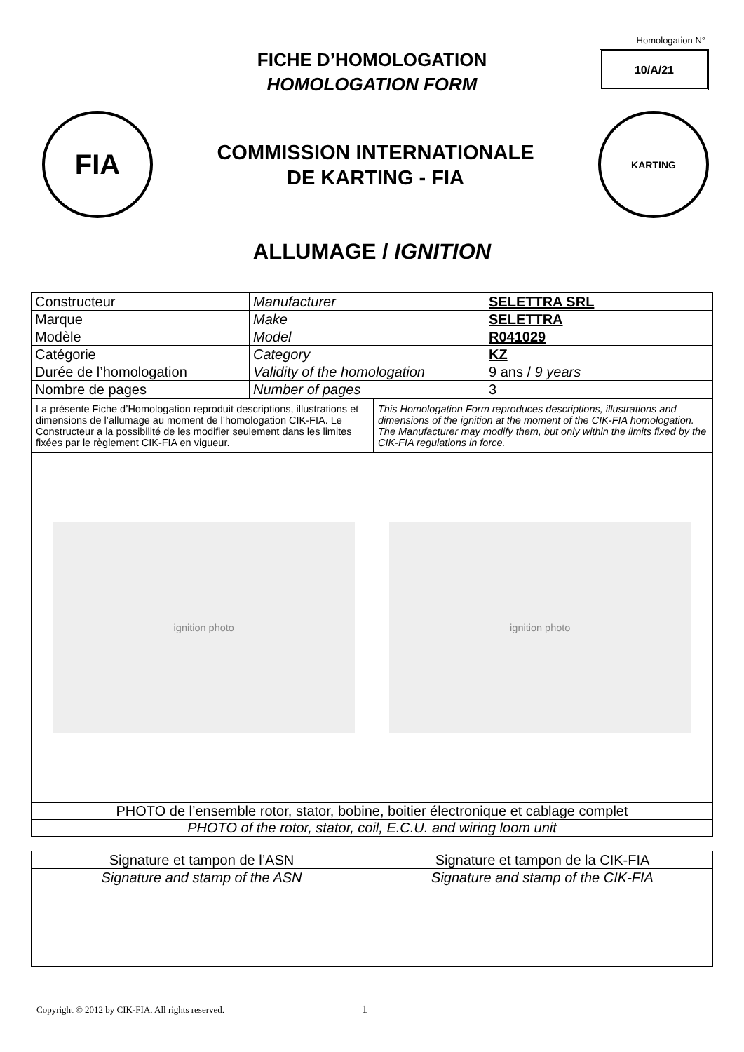Homologation N°
10/A/21
FICHE D’HOMOLOGATION
HOMOLOGATION FORM
FIA
COMMISSION INTERNATIONALE
DE KARTING - FIA
KARTING
ALLUMAGE / IGNITION
| Constructeur | Manufacturer | SELETTRA SRL |
| Marque | Make | SELETTRA |
| Modèle | Model | R041029 |
| Catégorie | Category | KZ |
| Durée de l’homologation | Validity of the homologation | 9 ans / 9 years |
| Nombre de pages | Number of pages | 3 |
| La présente Fiche d’Homologation reproduit descriptions, illustrations et dimensions de l’allumage au moment de l’homologation CIK-FIA. Le Constructeur a la possibilité de les modifier seulement dans les limites fixées par le règlement CIK-FIA en vigueur. | This Homologation Form reproduces descriptions, illustrations and dimensions of the ignition at the moment of the CIK-FIA homologation. The Manufacturer may modify them, but only within the limits fixed by the CIK-FIA regulations in force. |
| ignition photo ignition photo | |
| PHOTO de l’ensemble rotor, stator, bobine, boitier électronique et cablage complet | |
| PHOTO of the rotor, stator, coil, E.C.U. and wiring loom unit | |
| Signature et tampon de l’ASN | Signature et tampon de la CIK-FIA |
| Signature and stamp of the ASN | Signature and stamp of the CIK-FIA |
Copyright © 2012 by CIK-FIA. All rights reserved.
1